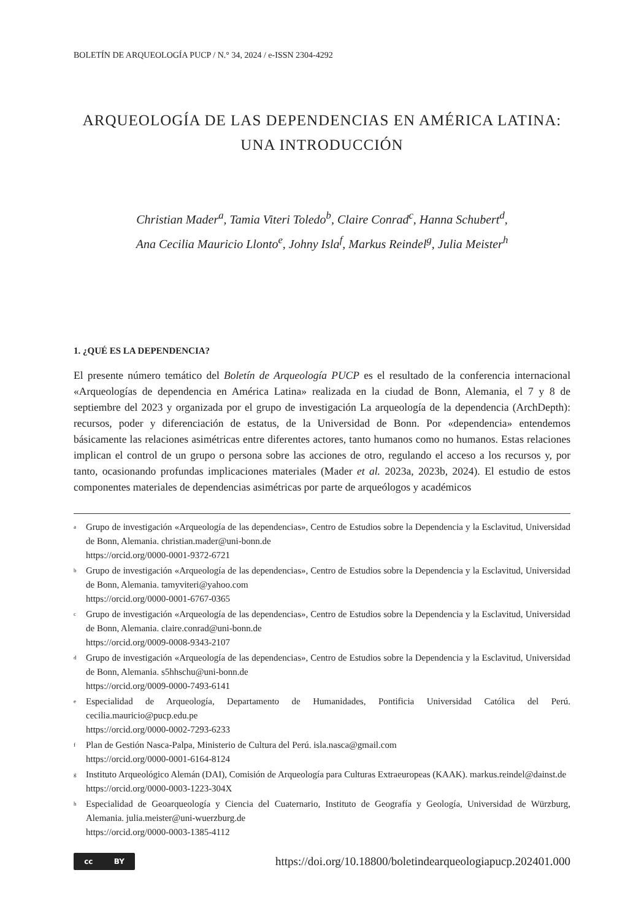BOLETÍN DE ARQUEOLOGÍA PUCP / N.° 34, 2024 / e-ISSN 2304-4292
ARQUEOLOGÍA DE LAS DEPENDENCIAS EN AMÉRICA LATINA:
UNA INTRODUCCIÓN
Christian Mader<sup>a</sup>, Tamia Viteri Toledo<sup>b</sup>, Claire Conrad<sup>c</sup>, Hanna Schubert<sup>d</sup>,
Ana Cecilia Mauricio Llonto<sup>e</sup>, Johny Isla<sup>f</sup>, Markus Reindel<sup>g</sup>, Julia Meister<sup>h</sup>
1. ¿QUÉ ES LA DEPENDENCIA?
El presente número temático del Boletín de Arqueología PUCP es el resultado de la conferencia internacional «Arqueologías de dependencia en América Latina» realizada en la ciudad de Bonn, Alemania, el 7 y 8 de septiembre del 2023 y organizada por el grupo de investigación La arqueología de la dependencia (ArchDepth): recursos, poder y diferenciación de estatus, de la Universidad de Bonn. Por «dependencia» entendemos básicamente las relaciones asimétricas entre diferentes actores, tanto humanos como no humanos. Estas relaciones implican el control de un grupo o persona sobre las acciones de otro, regulando el acceso a los recursos y, por tanto, ocasionando profundas implicaciones materiales (Mader et al. 2023a, 2023b, 2024). El estudio de estos componentes materiales de dependencias asimétricas por parte de arqueólogos y académicos
<sup>a</sup> Grupo de investigación «Arqueología de las dependencias», Centro de Estudios sobre la Dependencia y la Esclavitud, Universidad de Bonn, Alemania. christian.mader@uni-bonn.de
https://orcid.org/0000-0001-9372-6721
<sup>b</sup> Grupo de investigación «Arqueología de las dependencias», Centro de Estudios sobre la Dependencia y la Esclavitud, Universidad de Bonn, Alemania. tamyviteri@yahoo.com
https://orcid.org/0000-0001-6767-0365
<sup>c</sup> Grupo de investigación «Arqueología de las dependencias», Centro de Estudios sobre la Dependencia y la Esclavitud, Universidad de Bonn, Alemania. claire.conrad@uni-bonn.de
https://orcid.org/0009-0008-9343-2107
<sup>d</sup> Grupo de investigación «Arqueología de las dependencias», Centro de Estudios sobre la Dependencia y la Esclavitud, Universidad de Bonn, Alemania. s5hhschu@uni-bonn.de
https://orcid.org/0009-0000-7493-6141
<sup>e</sup> Especialidad de Arqueología, Departamento de Humanidades, Pontificia Universidad Católica del Perú. cecilia.mauricio@pucp.edu.pe
https://orcid.org/0000-0002-7293-6233
<sup>f</sup> Plan de Gestión Nasca-Palpa, Ministerio de Cultura del Perú. isla.nasca@gmail.com
https://orcid.org/0000-0001-6164-8124
<sup>g</sup> Instituto Arqueológico Alemán (DAI), Comisión de Arqueología para Culturas Extraeuropeas (KAAK). markus.reindel@dainst.de
https://orcid.org/0000-0003-1223-304X
<sup>h</sup> Especialidad de Geoarqueología y Ciencia del Cuaternario, Instituto de Geografía y Geología, Universidad de Würzburg, Alemania. julia.meister@uni-wuerzburg.de
https://orcid.org/0000-0003-1385-4112
cc BY
https://doi.org/10.18800/boletindearqueologiapucp.202401.000